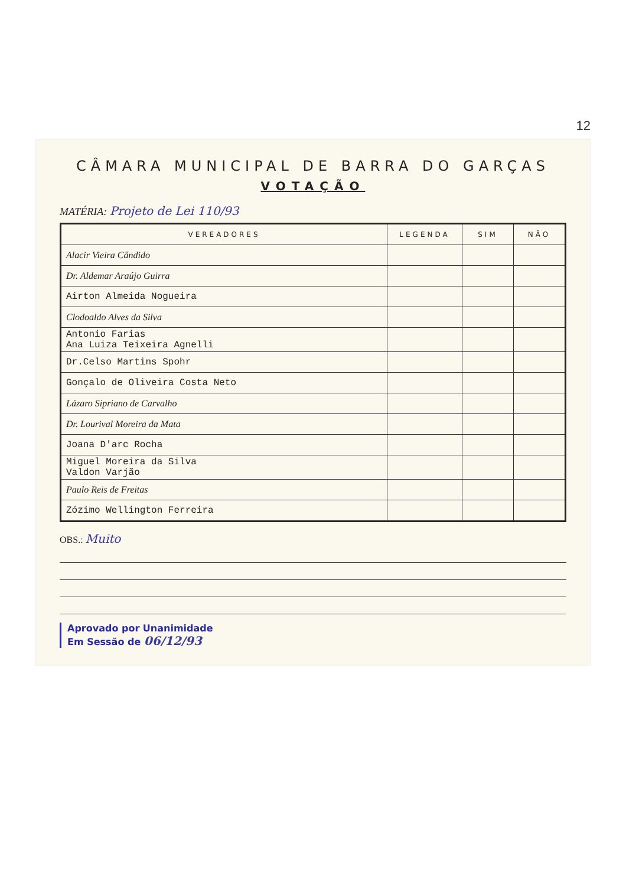12
CÂMARA MUNICIPAL DE BARRA DO GARÇAS
VOTAÇÃO
MATÉRIA: Projeto de Lei 110/93
| VEREADORES | LEGENDA | SIM | NÃO |
| --- | --- | --- | --- |
| Alacir Vieira Cândido | | | |
| Dr. Aldemar Araújo Guirra | | | |
| Airton Almeida Nogueira | | | |
| Clodoaldo Alves da Silva | | | |
| Antonio Farias Ana Luiza Teixeira Agnelli | | | |
| Dr.Celso Martins Spohr | | | |
| Gonçalo de Oliveira Costa Neto | | | |
| Lázaro Sipriano de Carvalho | | | |
| Dr. Lourival Moreira da Mata | | | |
| Joana D'arc Rocha | | | |
| Miguel Moreira da Silva Valdon Varjão | | | |
| Paulo Reis de Freitas | | | |
| Zózimo Wellington Ferreira | | | |
OBS.: Muito
Aprovado por Unanimidade
Em Sessão de 06/12/93